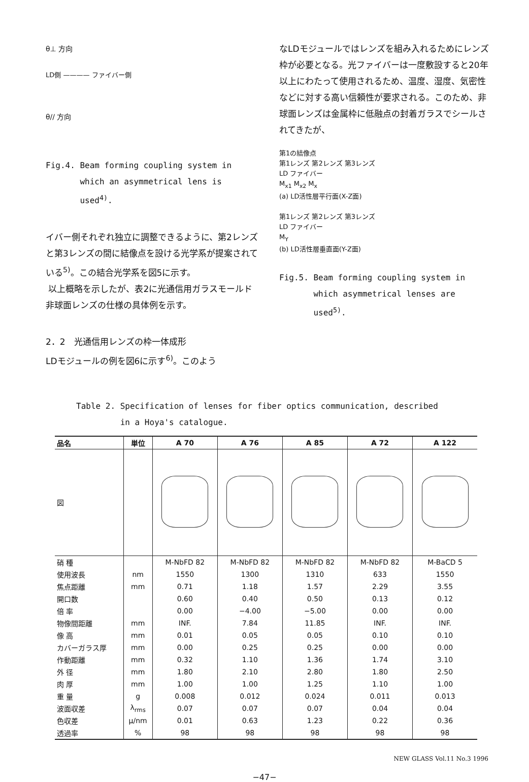θ⊥ 方向
LD側 ———— ファイバー側
θ// 方向
Fig.4. Beam forming coupling system in
which an asymmetrical lens is
used<sup>4)</sup>.
イバー側それぞれ独立に調整できるように、第2レンズと第3レンズの間に結像点を設ける光学系が提案されている<sup>5)</sup>。この結合光学系を図5に示す。
以上概略を示したが、表2に光通信用ガラスモールド非球面レンズの仕様の具体例を示す。
2．2　光通信用レンズの枠一体成形
LDモジュールの例を図6に示す<sup>6)</sup>。このよう
なLDモジュールではレンズを組み入れるためにレンズ枠が必要となる。光ファイバーは一度敷設すると20年以上にわたって使用されるため、温度、湿度、気密性などに対する高い信頼性が要求される。このため、非球面レンズは金属枠に低融点の封着ガラスでシールされてきたが、
第1の結像点
第1レンズ 第2レンズ 第3レンズ
LD ファイバー
M<sub>x1</sub> M<sub>x2</sub> M<sub>x</sub>
(a) LD活性層平行面(X-Z面)
第1レンズ 第2レンズ 第3レンズ
LD ファイバー
M<sub>Y</sub>
(b) LD活性層垂直面(Y-Z面)
Fig.5. Beam forming coupling system in
which asymmetrical lenses are
used<sup>5)</sup>.
Table 2. Specification of lenses for fiber optics communication, described
in a Hoya's catalogue.
| 品名 | 単位 | A 70 | A 76 | A 85 | A 72 | A 122 |
| --- | --- | --- | --- | --- | --- | --- |
| 図 | | | | | | |
| 硝 種 | | M-NbFD 82 | M-NbFD 82 | M-NbFD 82 | M-NbFD 82 | M-BaCD 5 |
| 使用波長 | nm | 1550 | 1300 | 1310 | 633 | 1550 |
| 焦点距離 | mm | 0.71 | 1.18 | 1.57 | 2.29 | 3.55 |
| 開口数 | | 0.60 | 0.40 | 0.50 | 0.13 | 0.12 |
| 倍 率 | | 0.00 | −4.00 | −5.00 | 0.00 | 0.00 |
| 物像間距離 | mm | INF. | 7.84 | 11.85 | INF. | INF. |
| 像 高 | mm | 0.01 | 0.05 | 0.05 | 0.10 | 0.10 |
| カバーガラス厚 | mm | 0.00 | 0.25 | 0.25 | 0.00 | 0.00 |
| 作動距離 | mm | 0.32 | 1.10 | 1.36 | 1.74 | 3.10 |
| 外 径 | mm | 1.80 | 2.10 | 2.80 | 1.80 | 2.50 |
| 肉 厚 | mm | 1.00 | 1.00 | 1.25 | 1.10 | 1.00 |
| 重 量 | g | 0.008 | 0.012 | 0.024 | 0.011 | 0.013 |
| 波面収差 | λ<sub>rms</sub> | 0.07 | 0.07 | 0.07 | 0.04 | 0.04 |
| 色収差 | μ/nm | 0.01 | 0.63 | 1.23 | 0.22 | 0.36 |
| 透過率 | % | 98 | 98 | 98 | 98 | 98 |
NEW GLASS Vol.11 No.3 1996
−47−